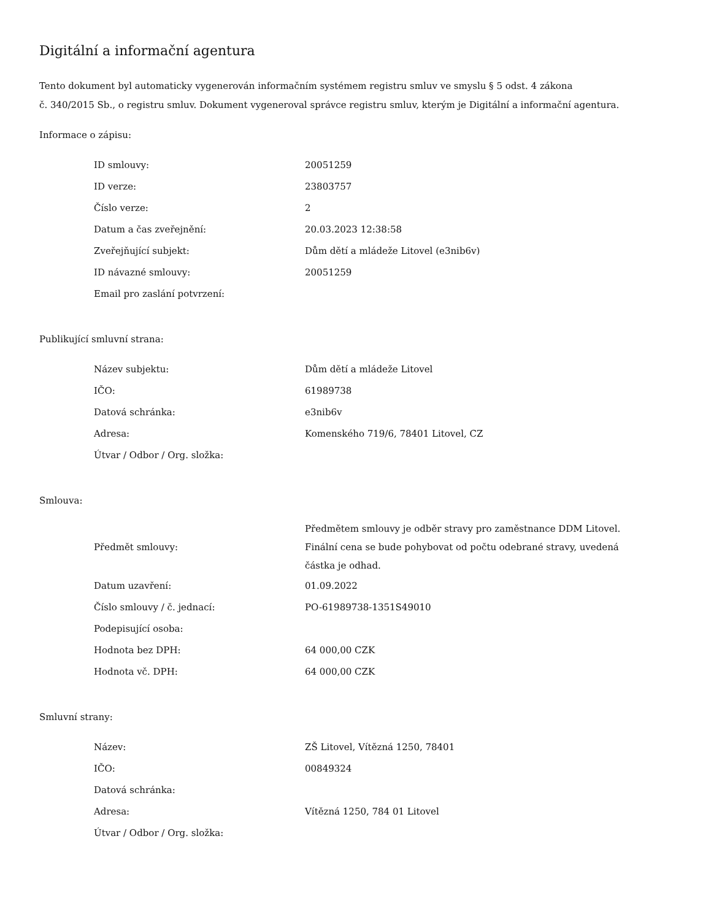Digitální a informační agentura
Tento dokument byl automaticky vygenerován informačním systémem registru smluv ve smyslu § 5 odst. 4 zákona
č. 340/2015 Sb., o registru smluv. Dokument vygeneroval správce registru smluv, kterým je Digitální a informační agentura.
Informace o zápisu:
| ID smlouvy: | 20051259 |
| ID verze: | 23803757 |
| Číslo verze: | 2 |
| Datum a čas zveřejnění: | 20.03.2023 12:38:58 |
| Zveřejňující subjekt: | Dům dětí a mládeže Litovel (e3nib6v) |
| ID návazné smlouvy: | 20051259 |
| Email pro zaslání potvrzení: | |
Publikující smluvní strana:
| Název subjektu: | Dům dětí a mládeže Litovel |
| IČO: | 61989738 |
| Datová schránka: | e3nib6v |
| Adresa: | Komenského 719/6, 78401 Litovel, CZ |
| Útvar / Odbor / Org. složka: | |
Smlouva:
| Předmět smlouvy: | Předmětem smlouvy je odběr stravy pro zaměstnance DDM Litovel. Finální cena se bude pohybovat od počtu odebrané stravy, uvedená částka je odhad. |
| Datum uzavření: | 01.09.2022 |
| Číslo smlouvy / č. jednací: | PO-61989738-1351S49010 |
| Podepisující osoba: | |
| Hodnota bez DPH: | 64 000,00 CZK |
| Hodnota vč. DPH: | 64 000,00 CZK |
Smluvní strany:
| Název: | ZŠ Litovel, Vítězná 1250, 78401 |
| IČO: | 00849324 |
| Datová schránka: | |
| Adresa: | Vítězná 1250, 784 01 Litovel |
| Útvar / Odbor / Org. složka: | |